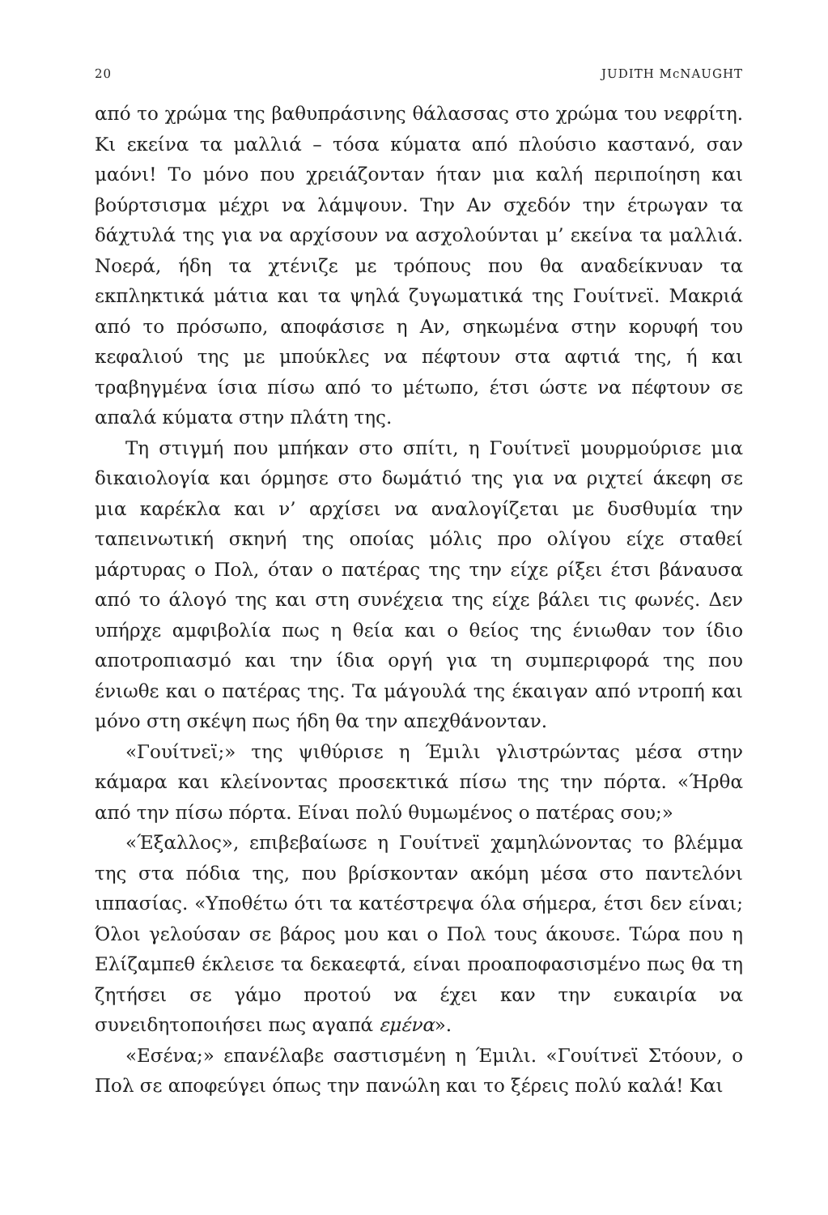20 JUDITH McNAUGHT
από το χρώμα της βαθυπράσινης θάλασσας στο χρώμα του νεφρίτη. Κι εκείνα τα μαλλιά – τόσα κύματα από πλούσιο καστανό, σαν μαόνι! Το μόνο που χρειάζονταν ήταν μια καλή περιποίηση και βούρτσισμα μέχρι να λάμψουν. Την Αν σχεδόν την έτρωγαν τα δάχτυλά της για να αρχίσουν να ασχολούνται μ’ εκείνα τα μαλλιά. Νοερά, ήδη τα χτένιζε με τρόπους που θα αναδείκνυαν τα εκπληκτικά μάτια και τα ψηλά ζυγωματικά της Γουίτνεϊ. Μακριά από το πρόσωπο, αποφάσισε η Αν, σηκωμένα στην κορυφή του κεφαλιού της με μπούκλες να πέφτουν στα αφτιά της, ή και τραβηγμένα ίσια πίσω από το μέτωπο, έτσι ώστε να πέφτουν σε απαλά κύματα στην πλάτη της.
Τη στιγμή που μπήκαν στο σπίτι, η Γουίτνεϊ μουρμούρισε μια δικαιολογία και όρμησε στο δωμάτιό της για να ριχτεί άκεφη σε μια καρέκλα και ν’ αρχίσει να αναλογίζεται με δυσθυμία την ταπεινωτική σκηνή της οποίας μόλις προ ολίγου είχε σταθεί μάρτυρας ο Πολ, όταν ο πατέρας της την είχε ρίξει έτσι βάναυσα από το άλογό της και στη συνέχεια της είχε βάλει τις φωνές. Δεν υπήρχε αμφιβολία πως η θεία και ο θείος της ένιωθαν τον ίδιο αποτροπιασμό και την ίδια οργή για τη συμπεριφορά της που ένιωθε και ο πατέρας της. Τα μάγουλά της έκαιγαν από ντροπή και μόνο στη σκέψη πως ήδη θα την απεχθάνονταν.
«Γουίτνεϊ;» της ψιθύρισε η Έμιλι γλιστρώντας μέσα στην κάμαρα και κλείνοντας προσεκτικά πίσω της την πόρτα. «Ήρθα από την πίσω πόρτα. Είναι πολύ θυμωμένος ο πατέρας σου;»
«Έξαλλος», επιβεβαίωσε η Γουίτνεϊ χαμηλώνοντας το βλέμμα της στα πόδια της, που βρίσκονταν ακόμη μέσα στο παντελόνι ιππασίας. «Υποθέτω ότι τα κατέστρεψα όλα σήμερα, έτσι δεν είναι; Όλοι γελούσαν σε βάρος μου και ο Πολ τους άκουσε. Τώρα που η Ελίζαμπεθ έκλεισε τα δεκαεφτά, είναι προαποφασισμένο πως θα τη ζητήσει σε γάμο προτού να έχει καν την ευκαιρία να συνειδητοποιήσει πως αγαπά εμένα».
«Εσένα;» επανέλαβε σαστισμένη η Έμιλι. «Γουίτνεϊ Στόουν, ο Πολ σε αποφεύγει όπως την πανώλη και το ξέρεις πολύ καλά! Και